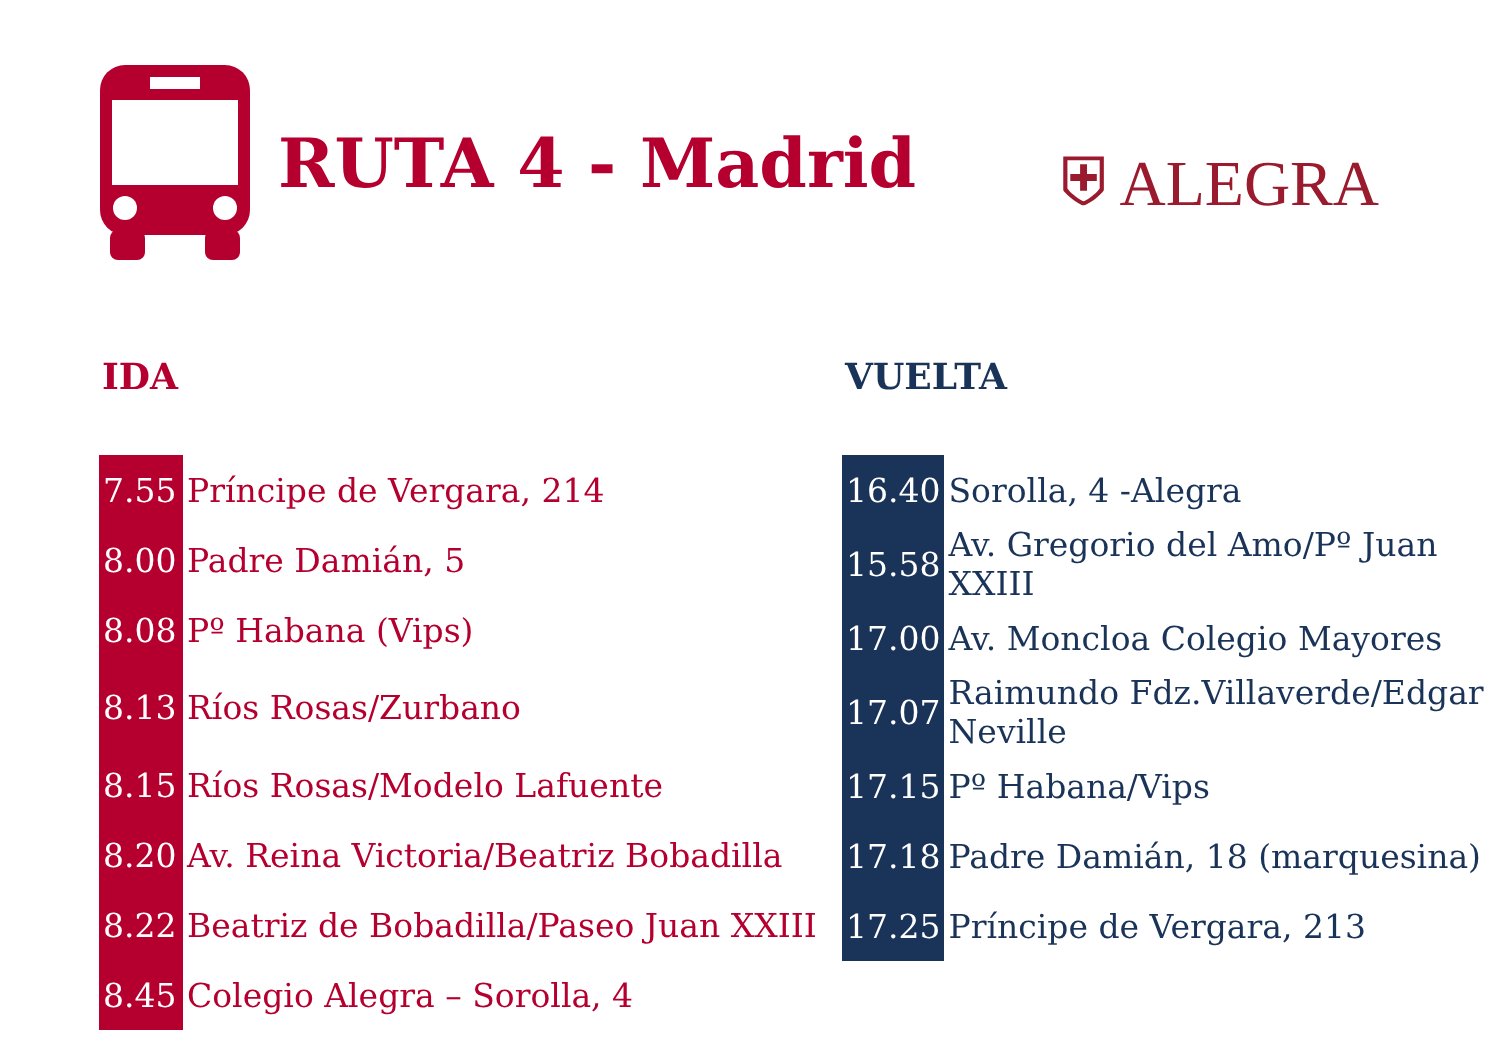RUTA 4 - Madrid
⛨ ALEGRA
IDA VUELTA
| 7.55 | Príncipe de Vergara, 214 |
| 8.00 | Padre Damián, 5 |
| 8.08 | Pº Habana (Vips) |
| 8.13 | Ríos Rosas/Zurbano |
| 8.15 | Ríos Rosas/Modelo Lafuente |
| 8.20 | Av. Reina Victoria/Beatriz Bobadilla |
| 8.22 | Beatriz de Bobadilla/Paseo Juan XXIII |
| 8.45 | Colegio Alegra – Sorolla, 4 |
| 16.40 | Sorolla, 4 -Alegra |
| 15.58 | Av. Gregorio del Amo/Pº Juan XXIII |
| 17.00 | Av. Moncloa Colegio Mayores |
| 17.07 | Raimundo Fdz.Villaverde/Edgar Neville |
| 17.15 | Pº Habana/Vips |
| 17.18 | Padre Damián, 18 (marquesina) |
| 17.25 | Príncipe de Vergara, 213 |